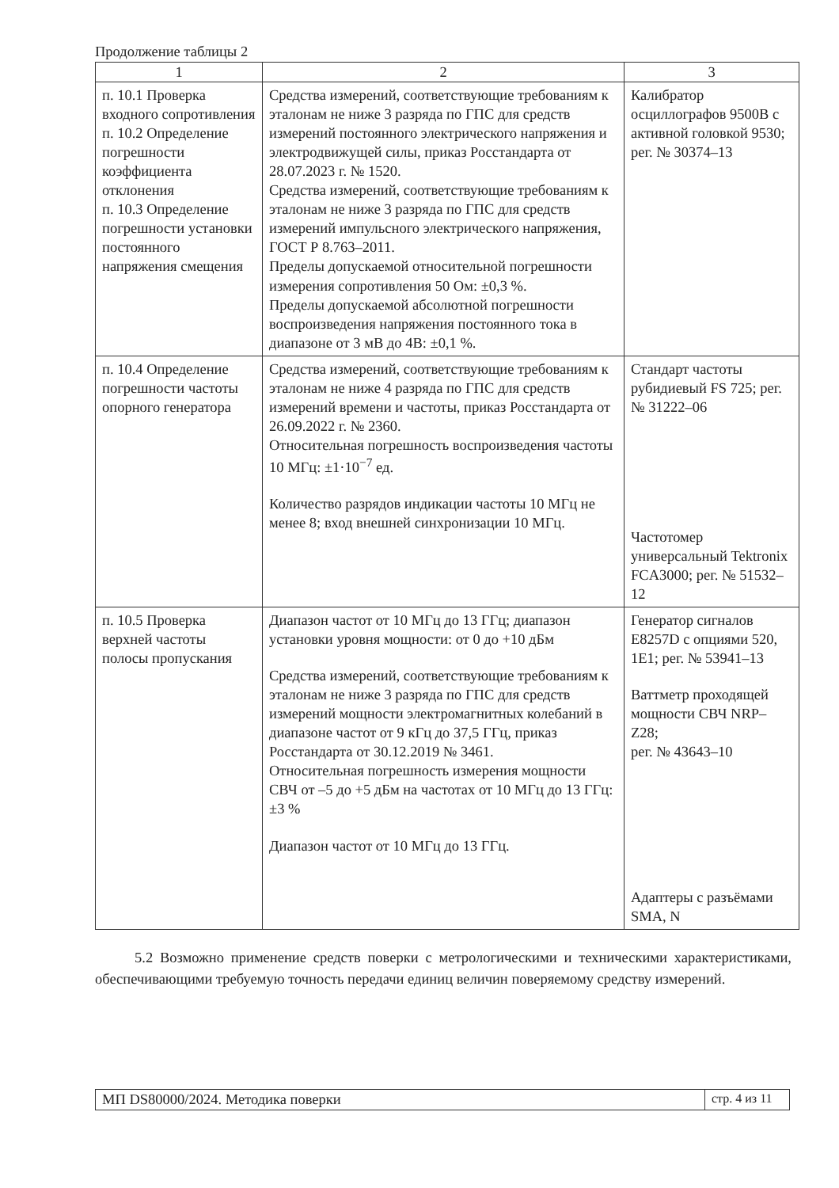Продолжение таблицы 2
| 1 | 2 | 3 |
| --- | --- | --- |
| п. 10.1 Проверка входного сопротивления п. 10.2 Определение погрешности коэффициента отклонения п. 10.3 Определение погрешности установки постоянного напряжения смещения | Средства измерений, соответствующие требованиям к эталонам не ниже 3 разряда по ГПС для средств измерений постоянного электрического напряжения и электродвижущей силы, приказ Росстандарта от 28.07.2023 г. № 1520. Средства измерений, соответствующие требованиям к эталонам не ниже 3 разряда по ГПС для средств измерений импульсного электрического напряжения, ГОСТ Р 8.763–2011. Пределы допускаемой относительной погрешности измерения сопротивления 50 Ом: ±0,3 %. Пределы допускаемой абсолютной погрешности воспроизведения напряжения постоянного тока в диапазоне от 3 мВ до 4В: ±0,1 %. | Калибратор осциллографов 9500B с активной головкой 9530; рег. № 30374–13 |
| п. 10.4 Определение погрешности частоты опорного генератора | Средства измерений, соответствующие требованиям к эталонам не ниже 4 разряда по ГПС для средств измерений времени и частоты, приказ Росстандарта от 26.09.2022 г. № 2360. Относительная погрешность воспроизведения частоты 10 МГц: ±1·10<sup>−7</sup> ед. Количество разрядов индикации частоты 10 МГц не менее 8; вход внешней синхронизации 10 МГц. | Стандарт частоты рубидиевый FS 725; рег. № 31222–06 Частотомер универсальный Tektronix FCA3000; рег. № 51532–12 |
| п. 10.5 Проверка верхней частоты полосы пропускания | Диапазон частот от 10 МГц до 13 ГГц; диапазон установки уровня мощности: от 0 до +10 дБм Средства измерений, соответствующие требованиям к эталонам не ниже 3 разряда по ГПС для средств измерений мощности электромагнитных колебаний в диапазоне частот от 9 кГц до 37,5 ГГц, приказ Росстандарта от 30.12.2019 № 3461. Относительная погрешность измерения мощности СВЧ от –5 до +5 дБм на частотах от 10 МГц до 13 ГГц: ±3 % Диапазон частот от 10 МГц до 13 ГГц. | Генератор сигналов E8257D с опциями 520, 1E1; рег. № 53941–13 Ваттметр проходящей мощности СВЧ NRP–Z28; рег. № 43643–10 Адаптеры с разъёмами SMA, N |
5.2 Возможно применение средств поверки с метрологическими и техническими характеристиками, обеспечивающими требуемую точность передачи единиц величин поверяемому средству измерений.
МП DS80000/2024. Методика поверки
стр. 4 из 11